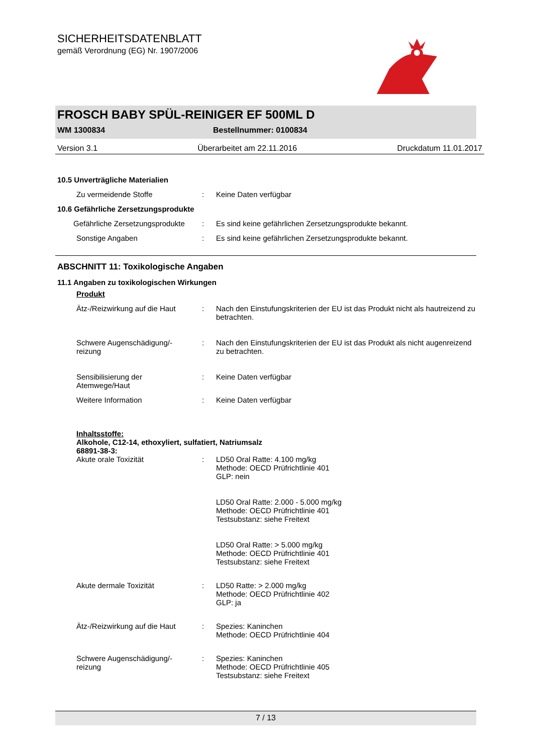SICHERHEITSDATENBLATT
gemäß Verordnung (EG) Nr. 1907/2006
FROSCH BABY SPÜL-REINIGER EF 500ML D
WM 1300834 Bestellnummer: 0100834
Version 3.1 Überarbeitet am 22.11.2016 Druckdatum 11.01.2017
10.5 Unverträgliche Materialien
Zu vermeidende Stoffe : Keine Daten verfügbar
10.6 Gefährliche Zersetzungsprodukte
Gefährliche Zersetzungsprodukte
: Es sind keine gefährlichen Zersetzungsprodukte bekannt.
Sonstige Angaben : Es sind keine gefährlichen Zersetzungsprodukte bekannt.
ABSCHNITT 11: Toxikologische Angaben
11.1 Angaben zu toxikologischen Wirkungen
Produkt
Ätz-/Reizwirkung auf die Haut
: Nach den Einstufungskriterien der EU ist das Produkt nicht als hautreizend zu betrachten.
Schwere Augenschädigung/-
reizung
: Nach den Einstufungskriterien der EU ist das Produkt als nicht augenreizend zu betrachten.
Sensibilisierung der
Atemwege/Haut
: Keine Daten verfügbar
Weitere Information : Keine Daten verfügbar
Inhaltsstoffe:
Alkohole, C12-14, ethoxyliert, sulfatiert, Natriumsalz
68891-38-3:
Akute orale Toxizität : LD50 Oral Ratte: 4.100 mg/kg
Methode: OECD Prüfrichtlinie 401
GLP: nein
LD50 Oral Ratte: 2.000 - 5.000 mg/kg
Methode: OECD Prüfrichtlinie 401
Testsubstanz: siehe Freitext
LD50 Oral Ratte: > 5.000 mg/kg
Methode: OECD Prüfrichtlinie 401
Testsubstanz: siehe Freitext
Akute dermale Toxizität : LD50 Ratte: > 2.000 mg/kg
Methode: OECD Prüfrichtlinie 402
GLP: ja
Ätz-/Reizwirkung auf die Haut
: Spezies: Kaninchen
Methode: OECD Prüfrichtlinie 404
Schwere Augenschädigung/-
reizung
: Spezies: Kaninchen
Methode: OECD Prüfrichtlinie 405
Testsubstanz: siehe Freitext
7 / 13